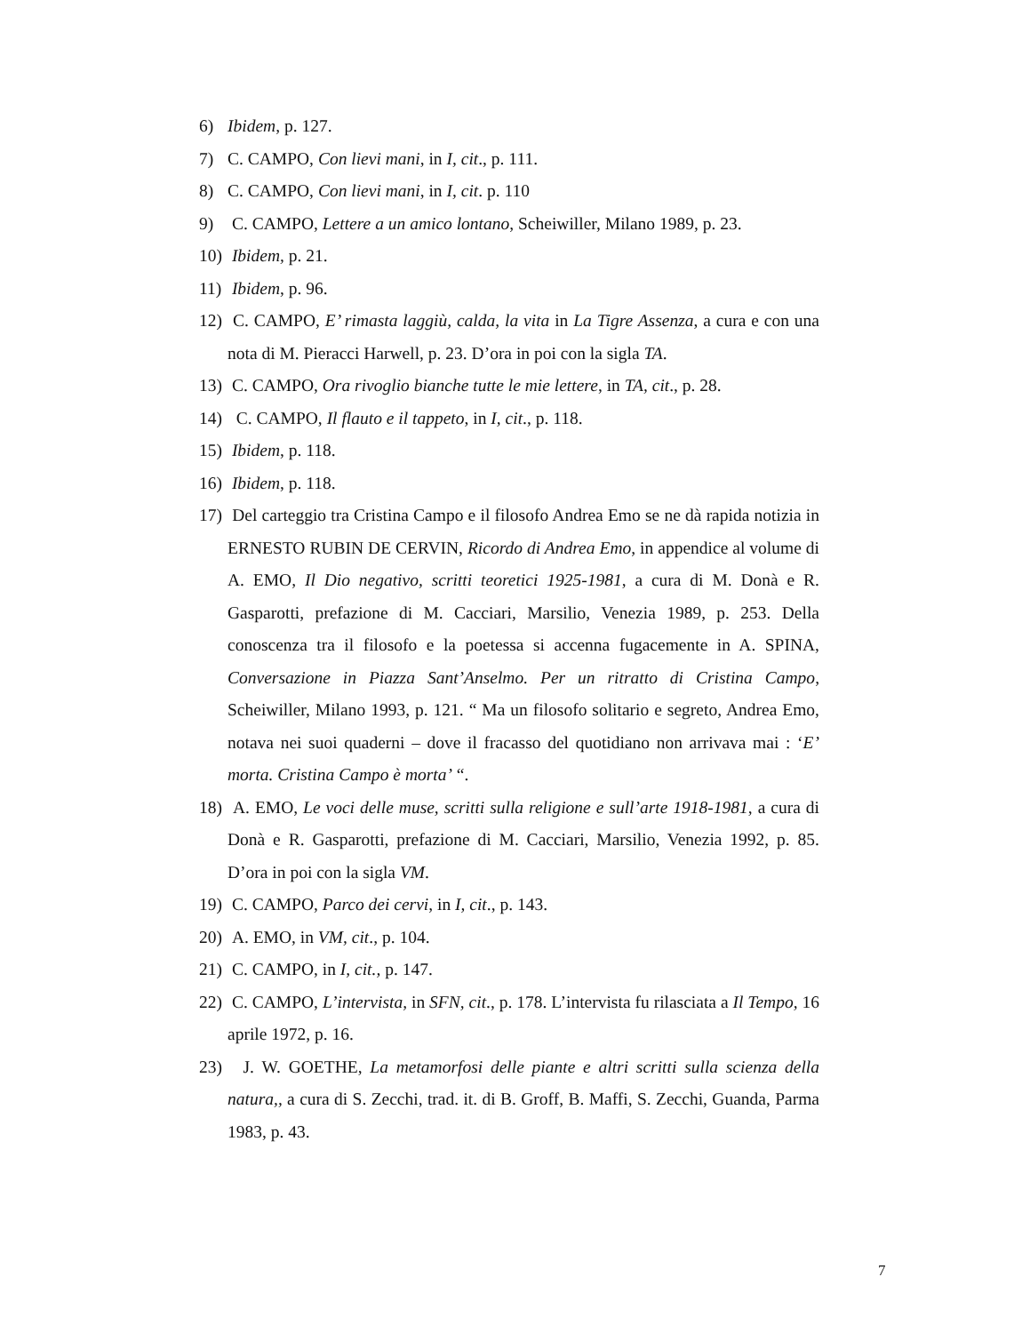6) Ibidem, p. 127.
7) C. CAMPO, Con lievi mani, in I, cit., p. 111.
8) C. CAMPO, Con lievi mani, in I, cit. p. 110
9) C. CAMPO, Lettere a un amico lontano, Scheiwiller, Milano 1989, p. 23.
10) Ibidem, p. 21.
11) Ibidem, p. 96.
12) C. CAMPO, E’ rimasta laggiù, calda, la vita in La Tigre Assenza, a cura e con una nota di M. Pieracci Harwell, p. 23. D’ora in poi con la sigla TA.
13) C. CAMPO, Ora rivoglio bianche tutte le mie lettere, in TA, cit., p. 28.
14) C. CAMPO, Il flauto e il tappeto, in I, cit., p. 118.
15) Ibidem, p. 118.
16) Ibidem, p. 118.
17) Del carteggio tra Cristina Campo e il filosofo Andrea Emo se ne dà rapida notizia in ERNESTO RUBIN DE CERVIN, Ricordo di Andrea Emo, in appendice al volume di A. EMO, Il Dio negativo, scritti teoretici 1925-1981, a cura di M. Donà e R. Gasparotti, prefazione di M. Cacciari, Marsilio, Venezia 1989, p. 253. Della conoscenza tra il filosofo e la poetessa si accenna fugacemente in A. SPINA, Conversazione in Piazza Sant’Anselmo. Per un ritratto di Cristina Campo, Scheiwiller, Milano 1993, p. 121. “ Ma un filosofo solitario e segreto, Andrea Emo, notava nei suoi quaderni – dove il fracasso del quotidiano non arrivava mai : ‘E’ morta. Cristina Campo è morta’ “.
18) A. EMO, Le voci delle muse, scritti sulla religione e sull’arte 1918-1981, a cura di Donà e R. Gasparotti, prefazione di M. Cacciari, Marsilio, Venezia 1992, p. 85. D’ora in poi con la sigla VM.
19) C. CAMPO, Parco dei cervi, in I, cit., p. 143.
20) A. EMO, in VM, cit., p. 104.
21) C. CAMPO, in I, cit., p. 147.
22) C. CAMPO, L’intervista, in SFN, cit., p. 178. L’intervista fu rilasciata a Il Tempo, 16 aprile 1972, p. 16.
23) J. W. GOETHE, La metamorfosi delle piante e altri scritti sulla scienza della natura,, a cura di S. Zecchi, trad. it. di B. Groff, B. Maffi, S. Zecchi, Guanda, Parma 1983, p. 43.
7